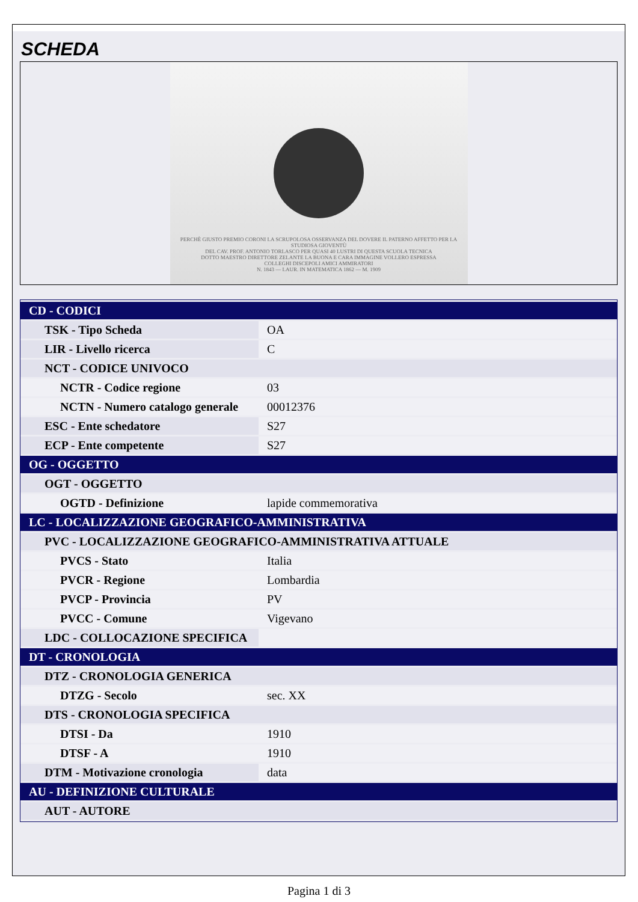SCHEDA
PERCHÈ GIUSTO PREMIO CORONI LA SCRUPOLOSA OSSERVANZA DEL DOVERE IL PATERNO AFFETTO PER LA STUDIOSA GIOVENTÙ
DEL CAV. PROF. ANTONIO TORLASCO PER QUASI 40 LUSTRI DI QUESTA SCUOLA TECNICA
DOTTO MAESTRO DIRETTORE ZELANTE LA BUONA E CARA IMMAGINE VOLLERO ESPRESSA
COLLEGHI DISCEPOLI AMICI AMMIRATORI
N. 1843 — LAUR. IN MATEMATICA 1862 — M. 1909
| CD - CODICI | |
| TSK - Tipo Scheda | OA |
| LIR - Livello ricerca | C |
| NCT - CODICE UNIVOCO | |
| NCTR - Codice regione | 03 |
| NCTN - Numero catalogo generale | 00012376 |
| ESC - Ente schedatore | S27 |
| ECP - Ente competente | S27 |
| OG - OGGETTO | |
| OGT - OGGETTO | |
| OGTD - Definizione | lapide commemorativa |
| LC - LOCALIZZAZIONE GEOGRAFICO-AMMINISTRATIVA | |
| PVC - LOCALIZZAZIONE GEOGRAFICO-AMMINISTRATIVA ATTUALE | |
| PVCS - Stato | Italia |
| PVCR - Regione | Lombardia |
| PVCP - Provincia | PV |
| PVCC - Comune | Vigevano |
| LDC - COLLOCAZIONE SPECIFICA | |
| DT - CRONOLOGIA | |
| DTZ - CRONOLOGIA GENERICA | |
| DTZG - Secolo | sec. XX |
| DTS - CRONOLOGIA SPECIFICA | |
| DTSI - Da | 1910 |
| DTSF - A | 1910 |
| DTM - Motivazione cronologia | data |
| AU - DEFINIZIONE CULTURALE | |
| AUT - AUTORE | |
Pagina 1 di 3